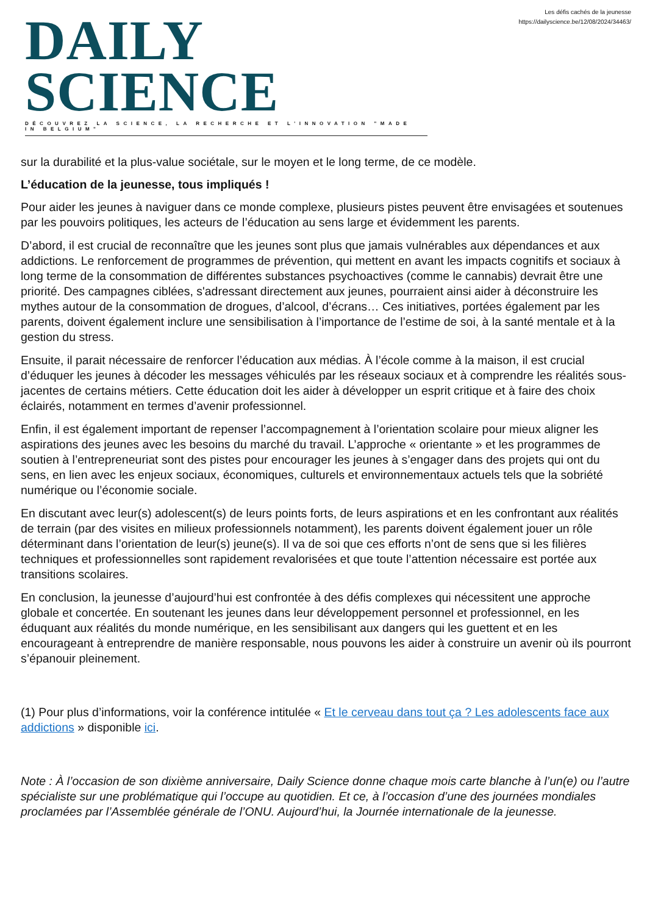DAILY SCIENCE
DÉCOUVREZ LA SCIENCE, LA RECHERCHE ET L'INNOVATION "MADE IN BELGIUM"
Les défis cachés de la jeunesse
https://dailyscience.be/12/08/2024/34463/
sur la durabilité et la plus-value sociétale, sur le moyen et le long terme, de ce modèle.
L’éducation de la jeunesse, tous impliqués !
Pour aider les jeunes à naviguer dans ce monde complexe, plusieurs pistes peuvent être envisagées et soutenues par les pouvoirs politiques, les acteurs de l’éducation au sens large et évidemment les parents.
D’abord, il est crucial de reconnaître que les jeunes sont plus que jamais vulnérables aux dépendances et aux addictions. Le renforcement de programmes de prévention, qui mettent en avant les impacts cognitifs et sociaux à long terme de la consommation de différentes substances psychoactives (comme le cannabis) devrait être une priorité. Des campagnes ciblées, s'adressant directement aux jeunes, pourraient ainsi aider à déconstruire les mythes autour de la consommation de drogues, d’alcool, d’écrans… Ces initiatives, portées également par les parents, doivent également inclure une sensibilisation à l’importance de l’estime de soi, à la santé mentale et à la gestion du stress.
Ensuite, il parait nécessaire de renforcer l’éducation aux médias. À l’école comme à la maison, il est crucial d’éduquer les jeunes à décoder les messages véhiculés par les réseaux sociaux et à comprendre les réalités sous-jacentes de certains métiers. Cette éducation doit les aider à développer un esprit critique et à faire des choix éclairés, notamment en termes d’avenir professionnel.
Enfin, il est également important de repenser l’accompagnement à l’orientation scolaire pour mieux aligner les aspirations des jeunes avec les besoins du marché du travail. L’approche « orientante » et les programmes de soutien à l’entrepreneuriat sont des pistes pour encourager les jeunes à s’engager dans des projets qui ont du sens, en lien avec les enjeux sociaux, économiques, culturels et environnementaux actuels tels que la sobriété numérique ou l’économie sociale.
En discutant avec leur(s) adolescent(s) de leurs points forts, de leurs aspirations et en les confrontant aux réalités de terrain (par des visites en milieux professionnels notamment), les parents doivent également jouer un rôle déterminant dans l’orientation de leur(s) jeune(s). Il va de soi que ces efforts n’ont de sens que si les filières techniques et professionnelles sont rapidement revalorisées et que toute l’attention nécessaire est portée aux transitions scolaires.
En conclusion, la jeunesse d’aujourd’hui est confrontée à des défis complexes qui nécessitent une approche globale et concertée. En soutenant les jeunes dans leur développement personnel et professionnel, en les éduquant aux réalités du monde numérique, en les sensibilisant aux dangers qui les guettent et en les encourageant à entreprendre de manière responsable, nous pouvons les aider à construire un avenir où ils pourront s’épanouir pleinement.
(1) Pour plus d’informations, voir la conférence intitulée « Et le cerveau dans tout ça ? Les adolescents face aux addictions » disponible ici.
Note : À l’occasion de son dixième anniversaire, Daily Science donne chaque mois carte blanche à l’un(e) ou l’autre spécialiste sur une problématique qui l’occupe au quotidien. Et ce, à l’occasion d’une des journées mondiales proclamées par l’Assemblée générale de l’ONU. Aujourd’hui, la Journée internationale de la jeunesse.